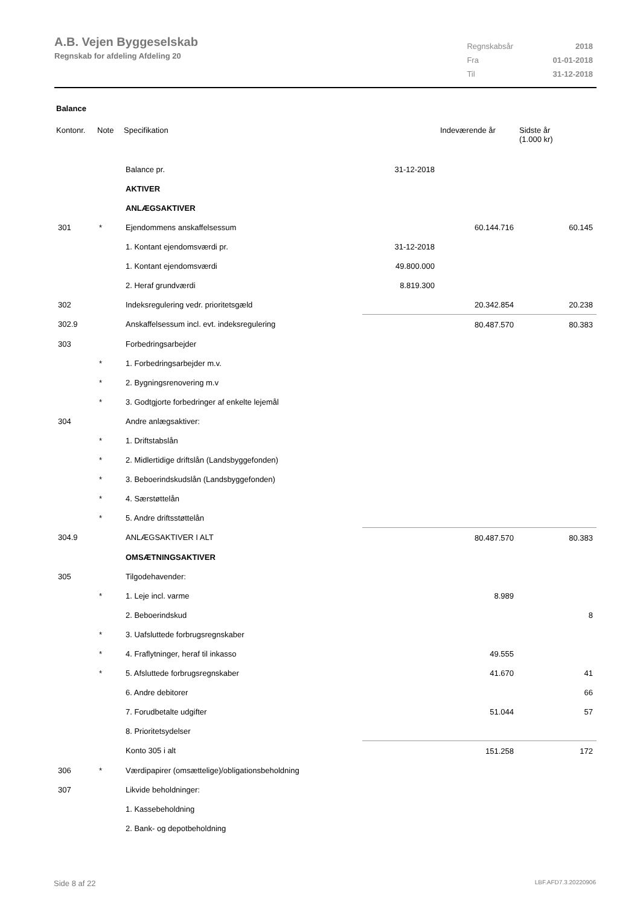A.B. Vejen Byggeselskab
Regnskab for afdeling Afdeling 20
| Regnskabsår | 2018 |
| Fra | 01-01-2018 |
| Til | 31-12-2018 |
Balance
| Kontonr. | Note | Specifikation | | Indeværende år | Sidste år (1.000 kr) |
| --- | --- | --- | --- | --- | --- |
| | | Balance pr. | 31-12-2018 | | |
| | | AKTIVER | | | |
| | | ANLÆGSAKTIVER | | | |
| 301 | * | Ejendommens anskaffelsessum | | 60.144.716 | 60.145 |
| | | 1. Kontant ejendomsværdi pr. | 31-12-2018 | | |
| | | 1. Kontant ejendomsværdi | 49.800.000 | | |
| | | 2. Heraf grundværdi | 8.819.300 | | |
| 302 | | Indeksregulering vedr. prioritetsgæld | | 20.342.854 | 20.238 |
| 302.9 | | Anskaffelsessum incl. evt. indeksregulering | | 80.487.570 | 80.383 |
| 303 | | Forbedringsarbejder | | | |
| | * | 1. Forbedringsarbejder m.v. | | | |
| | * | 2. Bygningsrenovering m.v | | | |
| | * | 3. Godtgjorte forbedringer af enkelte lejemål | | | |
| 304 | | Andre anlægsaktiver: | | | |
| | * | 1. Driftstabslån | | | |
| | * | 2. Midlertidige driftslån (Landsbyggefonden) | | | |
| | * | 3. Beboerindskudslån (Landsbyggefonden) | | | |
| | * | 4. Særstøttelån | | | |
| | * | 5. Andre driftsstøttelån | | | |
| 304.9 | | ANLÆGSAKTIVER I ALT | | 80.487.570 | 80.383 |
| | | OMSÆTNINGSAKTIVER | | | |
| 305 | | Tilgodehavender: | | | |
| | * | 1. Leje incl. varme | | 8.989 | |
| | | 2. Beboerindskud | | | 8 |
| | * | 3. Uafsluttede forbrugsregnskaber | | | |
| | * | 4. Fraflytninger, heraf til inkasso | | 49.555 | |
| | * | 5. Afsluttede forbrugsregnskaber | | 41.670 | 41 |
| | | 6. Andre debitorer | | | 66 |
| | | 7. Forudbetalte udgifter | | 51.044 | 57 |
| | | 8. Prioritetsydelser | | | |
| | | Konto 305 i alt | | 151.258 | 172 |
| 306 | * | Værdipapirer (omsættelige)/obligationsbeholdning | | | |
| 307 | | Likvide beholdninger: | | | |
| | | 1. Kassebeholdning | | | |
| | | 2. Bank- og depotbeholdning | | | |
Side 8 af 22 LBF.AFD7.3.20220906